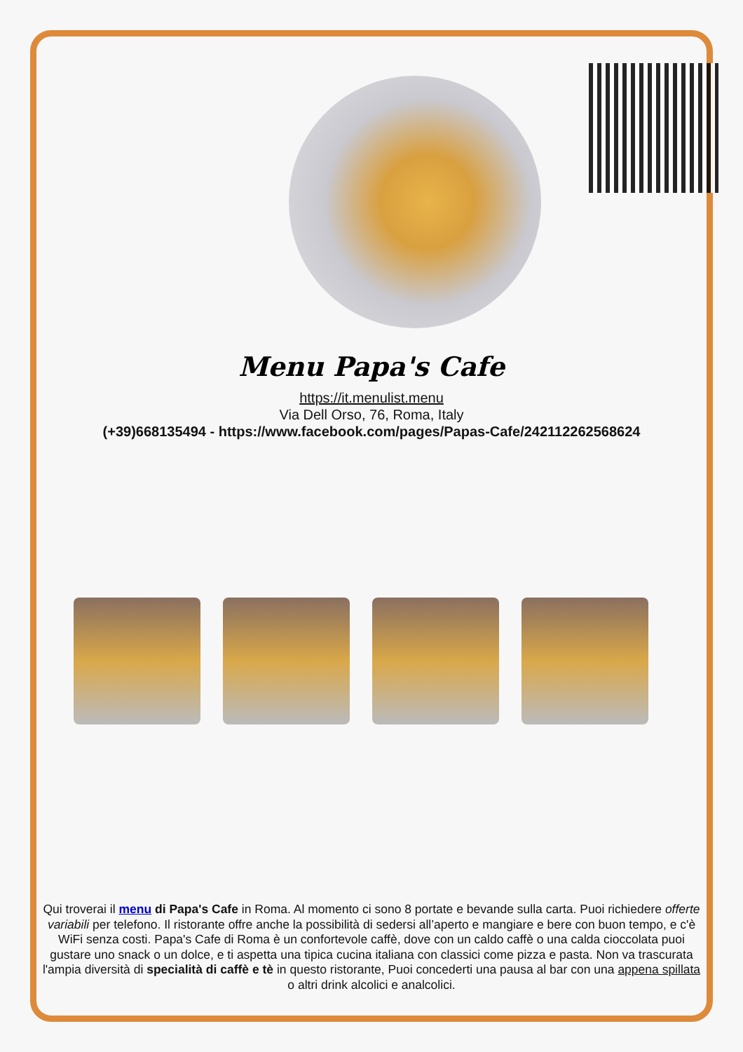Menu Papa's Cafe
https://it.menulist.menu
Via Dell Orso, 76, Roma, Italy
(+39)668135494 - https://www.facebook.com/pages/Papas-Cafe/242112262568624
Qui troverai il menu di Papa's Cafe in Roma. Al momento ci sono 8 portate e bevande sulla carta. Puoi richiedere offerte variabili per telefono. Il ristorante offre anche la possibilità di sedersi all’aperto e mangiare e bere con buon tempo, e c'è WiFi senza costi. Papa's Cafe di Roma è un confortevole caffè, dove con un caldo caffè o una calda cioccolata puoi gustare uno snack o un dolce, e ti aspetta una tipica cucina italiana con classici come pizza e pasta. Non va trascurata l'ampia diversità di specialità di caffè e tè in questo ristorante, Puoi concederti una pausa al bar con una appena spillata o altri drink alcolici e analcolici.